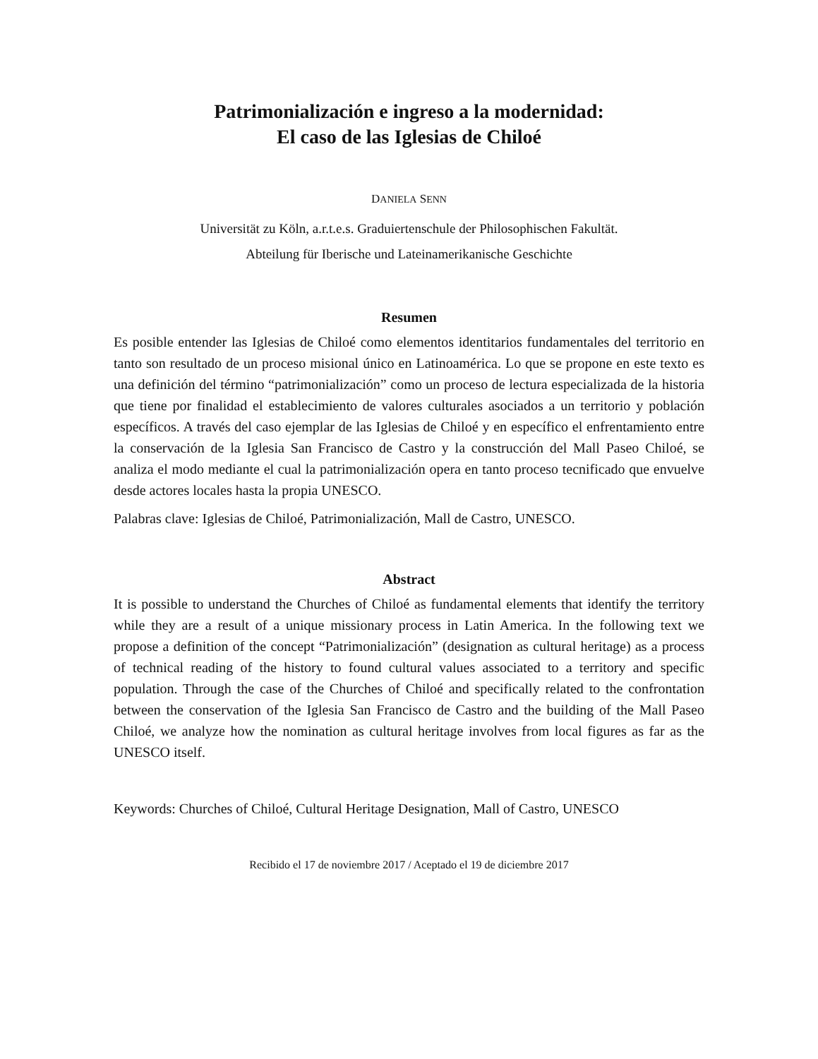Patrimonialización e ingreso a la modernidad:
El caso de las Iglesias de Chiloé
DANIELA SENN
Universität zu Köln, a.r.t.e.s. Graduiertenschule der Philosophischen Fakultät.
Abteilung für Iberische und Lateinamerikanische Geschichte
Resumen
Es posible entender las Iglesias de Chiloé como elementos identitarios fundamentales del territorio en tanto son resultado de un proceso misional único en Latinoamérica. Lo que se propone en este texto es una definición del término “patrimonialización” como un proceso de lectura especializada de la historia que tiene por finalidad el establecimiento de valores culturales asociados a un territorio y población específicos. A través del caso ejemplar de las Iglesias de Chiloé y en específico el enfrentamiento entre la conservación de la Iglesia San Francisco de Castro y la construcción del Mall Paseo Chiloé, se analiza el modo mediante el cual la patrimonialización opera en tanto proceso tecnificado que envuelve desde actores locales hasta la propia UNESCO.
Palabras clave: Iglesias de Chiloé, Patrimonialización, Mall de Castro, UNESCO.
Abstract
It is possible to understand the Churches of Chiloé as fundamental elements that identify the territory while they are a result of a unique missionary process in Latin America. In the following text we propose a definition of the concept “Patrimonialización” (designation as cultural heritage) as a process of technical reading of the history to found cultural values associated to a territory and specific population. Through the case of the Churches of Chiloé and specifically related to the confrontation between the conservation of the Iglesia San Francisco de Castro and the building of the Mall Paseo Chiloé, we analyze how the nomination as cultural heritage involves from local figures as far as the UNESCO itself.
Keywords: Churches of Chiloé, Cultural Heritage Designation, Mall of Castro, UNESCO
Recibido el 17 de noviembre 2017 / Aceptado el 19 de diciembre 2017